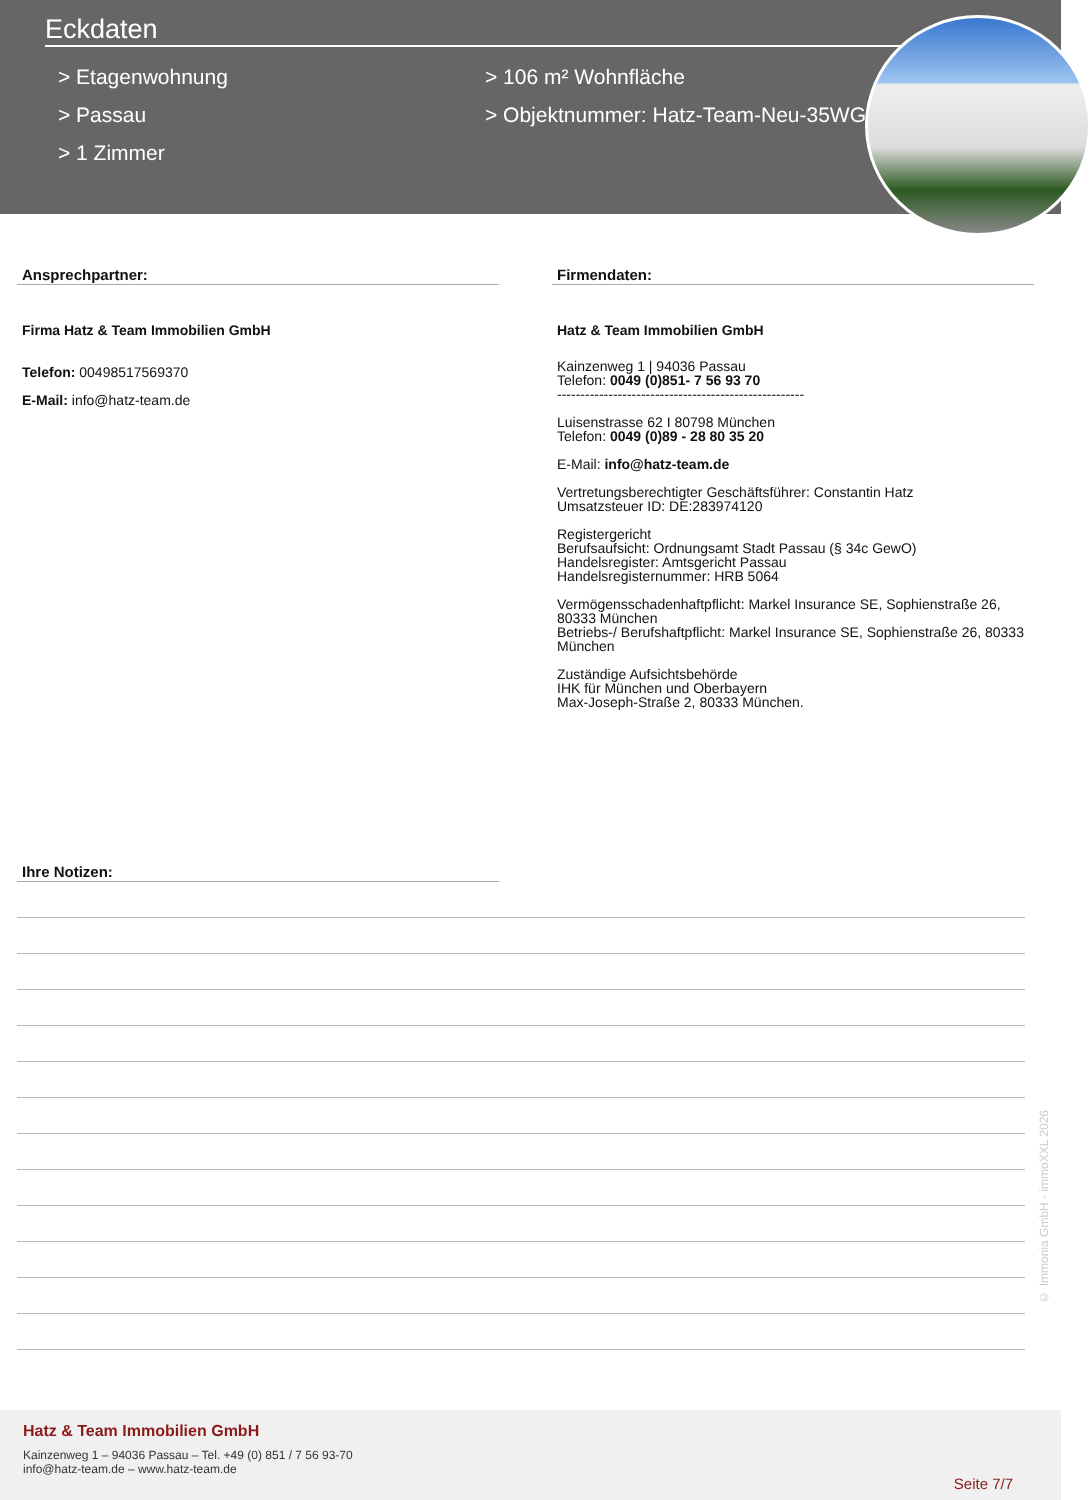Eckdaten
> Etagenwohnung
> Passau
> 1 Zimmer
> 106 m² Wohnfläche
> Objektnummer: Hatz-Team-Neu-35WG4
Ansprechpartner:
Firma Hatz & Team Immobilien GmbH
Telefon: 00498517569370
E-Mail: info@hatz-team.de
Firmendaten:
Hatz & Team Immobilien GmbH
Kainzenweg 1 | 94036 Passau
Telefon: 0049 (0)851- 7 56 93 70
-----------------------------------------------------
Luisenstrasse 62 I 80798 München
Telefon: 0049 (0)89 - 28 80 35 20
E-Mail: info@hatz-team.de
Vertretungsberechtigter Geschäftsführer: Constantin Hatz
Umsatzsteuer ID: DE:283974120
Registergericht
Berufsaufsicht: Ordnungsamt Stadt Passau (§ 34c GewO)
Handelsregister: Amtsgericht Passau
Handelsregisternummer: HRB 5064
Vermögensschadenhaftpflicht: Markel Insurance SE, Sophienstraße 26, 80333 München
Betriebs-/ Berufshaftpflicht: Markel Insurance SE, Sophienstraße 26, 80333 München
Zuständige Aufsichtsbehörde
IHK für München und Oberbayern
Max-Joseph-Straße 2, 80333 München.
Ihre Notizen:
© Immonia GmbH - immoXXL 2026
Hatz & Team Immobilien GmbH
Kainzenweg 1 – 94036 Passau – Tel. +49 (0) 851 / 7 56 93-70
info@hatz-team.de – www.hatz-team.de
Seite 7/7